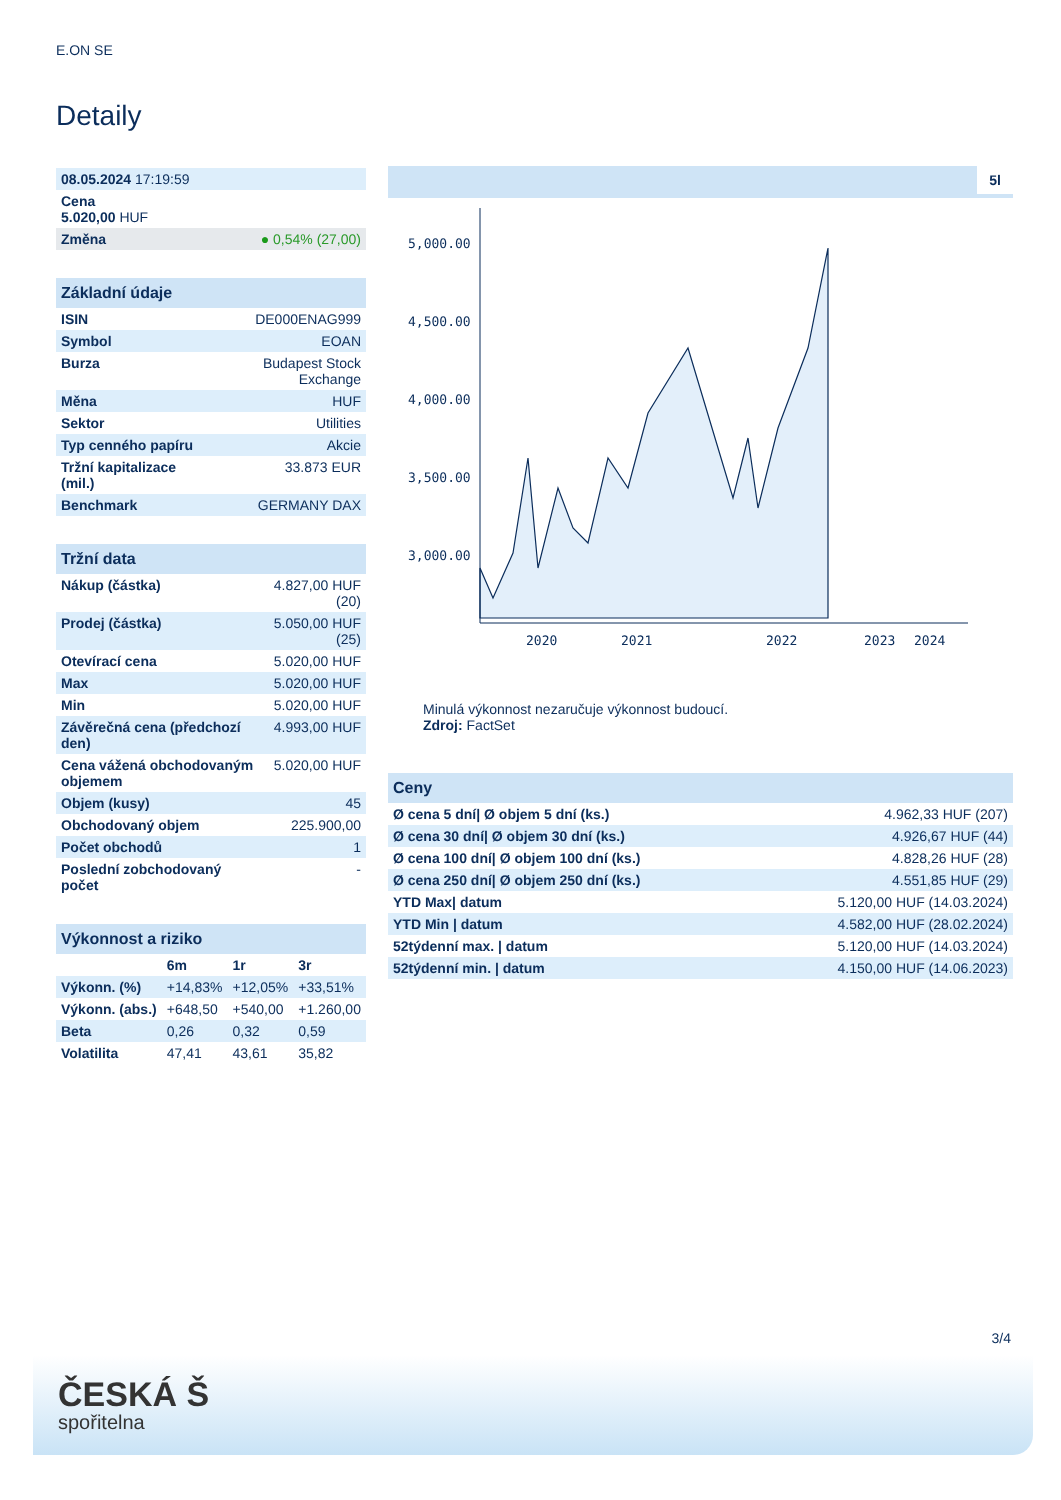E.ON SE
Detaily
| 08.05.2024 17:19:59 | |
| Cena 5.020,00 HUF | |
| Změna | ● 0,54% (27,00) |
| Základní údaje | |
| ISIN | DE000ENAG999 |
| Symbol | EOAN |
| Burza | Budapest Stock Exchange |
| Měna | HUF |
| Sektor | Utilities |
| Typ cenného papíru | Akcie |
| Tržní kapitalizace (mil.) | 33.873 EUR |
| Benchmark | GERMANY DAX |
| Tržní data | |
| Nákup (částka) | 4.827,00 HUF (20) |
| Prodej (částka) | 5.050,00 HUF (25) |
| Otevírací cena | 5.020,00 HUF |
| Max | 5.020,00 HUF |
| Min | 5.020,00 HUF |
| Závěrečná cena (předchozí den) | 4.993,00 HUF |
| Cena vážená obchodovaným objemem | 5.020,00 HUF |
| Objem (kusy) | 45 |
| Obchodovaný objem | 225.900,00 |
| Počet obchodů | 1 |
| Poslední zobchodovaný počet | - |
| Výkonnost a riziko | | | |
| | 6m | 1r | 3r |
| Výkonn. (%) | +14,83% | +12,05% | +33,51% |
| Výkonn. (abs.) | +648,50 | +540,00 | +1.260,00 |
| Beta | 0,26 | 0,32 | 0,59 |
| Volatilita | 47,41 | 43,61 | 35,82 |
5l
5,000.00
4,500.00
4,000.00
3,500.00
3,000.00
2020
2021
2022
2023
2024
Minulá výkonnost nezaručuje výkonnost budoucí.
Zdroj: FactSet
| Ceny | |
| Ø cena 5 dní/ Ø objem 5 dní (ks.) | 4.962,33 HUF (207) |
| Ø cena 30 dní/ Ø objem 30 dní (ks.) | 4.926,67 HUF (44) |
| Ø cena 100 dní/ Ø objem 100 dní (ks.) | 4.828,26 HUF (28) |
| Ø cena 250 dní/ Ø objem 250 dní (ks.) | 4.551,85 HUF (29) |
| YTD Max/ datum | 5.120,00 HUF (14.03.2024) |
| YTD Min / datum | 4.582,00 HUF (28.02.2024) |
| 52týdenní max. / datum | 5.120,00 HUF (14.03.2024) |
| 52týdenní min. / datum | 4.150,00 HUF (14.06.2023) |
3/4
ČESKÁ Š
spořitelna